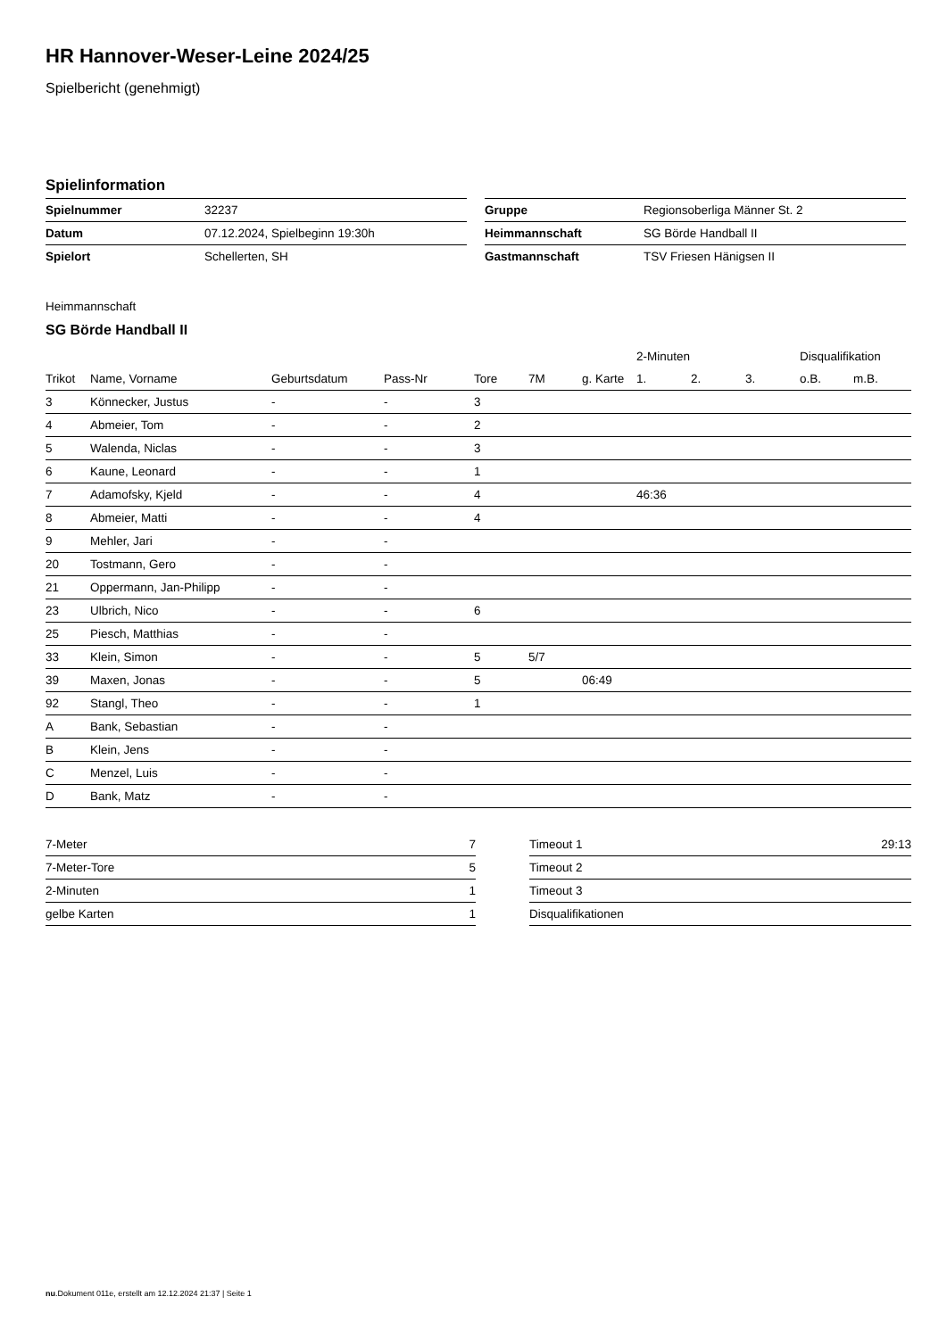HR Hannover-Weser-Leine 2024/25
Spielbericht (genehmigt)
Spielinformation
| Spielnummer | 32237 |
| Datum | 07.12.2024, Spielbeginn 19:30h |
| Spielort | Schellerten, SH |
| Gruppe | Regionsoberliga Männer St. 2 |
| Heimmannschaft | SG Börde Handball II |
| Gastmannschaft | TSV Friesen Hänigsen II |
Heimmannschaft
SG Börde Handball II
| | | | | | | | 2-Minuten | | | Disqualifikation | |
| --- | --- | --- | --- | --- | --- | --- | --- | --- | --- | --- | --- |
| Trikot | Name, Vorname | Geburtsdatum | Pass-Nr | Tore | 7M | g. Karte | 1. | 2. | 3. | o.B. | m.B. |
| 3 | Könnecker, Justus | - | - | 3 | | | | | | | |
| 4 | Abmeier, Tom | - | - | 2 | | | | | | | |
| 5 | Walenda, Niclas | - | - | 3 | | | | | | | |
| 6 | Kaune, Leonard | - | - | 1 | | | | | | | |
| 7 | Adamofsky, Kjeld | - | - | 4 | | | 46:36 | | | | |
| 8 | Abmeier, Matti | - | - | 4 | | | | | | | |
| 9 | Mehler, Jari | - | - | | | | | | | | |
| 20 | Tostmann, Gero | - | - | | | | | | | | |
| 21 | Oppermann, Jan-Philipp | - | - | | | | | | | | |
| 23 | Ulbrich, Nico | - | - | 6 | | | | | | | |
| 25 | Piesch, Matthias | - | - | | | | | | | | |
| 33 | Klein, Simon | - | - | 5 | 5/7 | | | | | | |
| 39 | Maxen, Jonas | - | - | 5 | | 06:49 | | | | | |
| 92 | Stangl, Theo | - | - | 1 | | | | | | | |
| A | Bank, Sebastian | - | - | | | | | | | | |
| B | Klein, Jens | - | - | | | | | | | | |
| C | Menzel, Luis | - | - | | | | | | | | |
| D | Bank, Matz | - | - | | | | | | | | |
| 7-Meter | 7 |
| 7-Meter-Tore | 5 |
| 2-Minuten | 1 |
| gelbe Karten | 1 |
| Timeout 1 | 29:13 |
| Timeout 2 | |
| Timeout 3 | |
| Disqualifikationen | |
nu.Dokument 011e, erstellt am 12.12.2024 21:37 | Seite 1